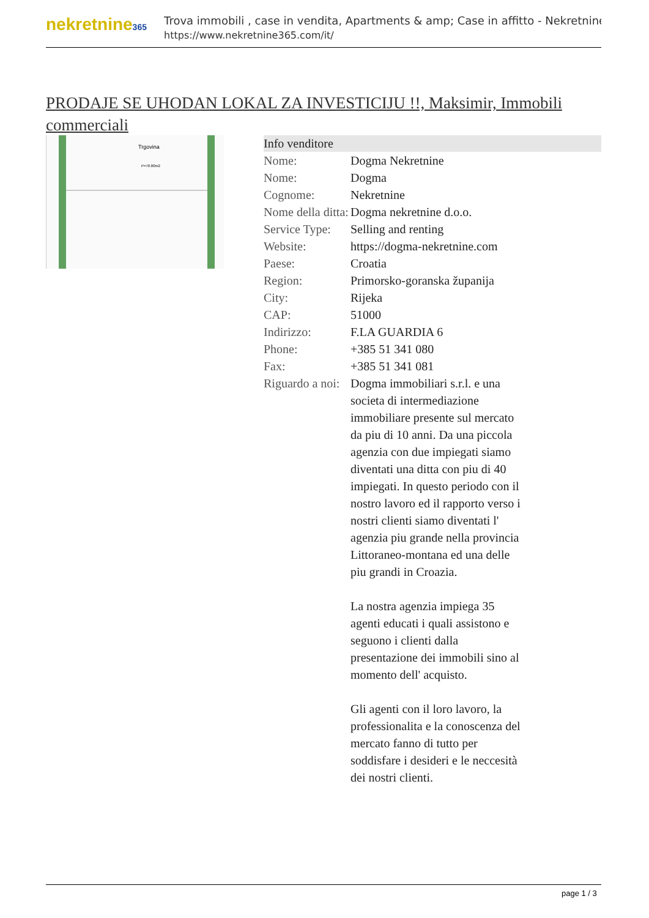nekretnine365
Trova immobili , case in vendita, Apartments & amp; Case in affitto - Nekretnine
https://www.nekretnine365.com/it/
PRODAJE SE UHODAN LOKAL ZA INVESTICIJU !!, Maksimir, Immobili commerciali
Trgovina
P=70.80m2
| Info venditore | |
| --- | --- |
| Nome: | Dogma Nekretnine |
| Nome: | Dogma |
| Cognome: | Nekretnine |
| Nome della ditta: | Dogma nekretnine d.o.o. |
| Service Type: | Selling and renting |
| Website: | https://dogma-nekretnine.com |
| Paese: | Croatia |
| Region: | Primorsko-goranska županija |
| City: | Rijeka |
| CAP: | 51000 |
| Indirizzo: | F.LA GUARDIA 6 |
| Phone: | +385 51 341 080 |
| Fax: | +385 51 341 081 |
| Riguardo a noi: | Dogma immobiliari s.r.l. e una societa di intermediazione immobiliare presente sul mercato da piu di 10 anni. Da una piccola agenzia con due impiegati siamo diventati una ditta con piu di 40 impiegati. In questo periodo con il nostro lavoro ed il rapporto verso i nostri clienti siamo diventati l' agenzia piu grande nella provincia Littoraneo-montana ed una delle piu grandi in Croazia. La nostra agenzia impiega 35 agenti educati i quali assistono e seguono i clienti dalla presentazione dei immobili sino al momento dell' acquisto. Gli agenti con il loro lavoro, la professionalita e la conoscenza del mercato fanno di tutto per soddisfare i desideri e le neccesità dei nostri clienti. |
page 1 / 3